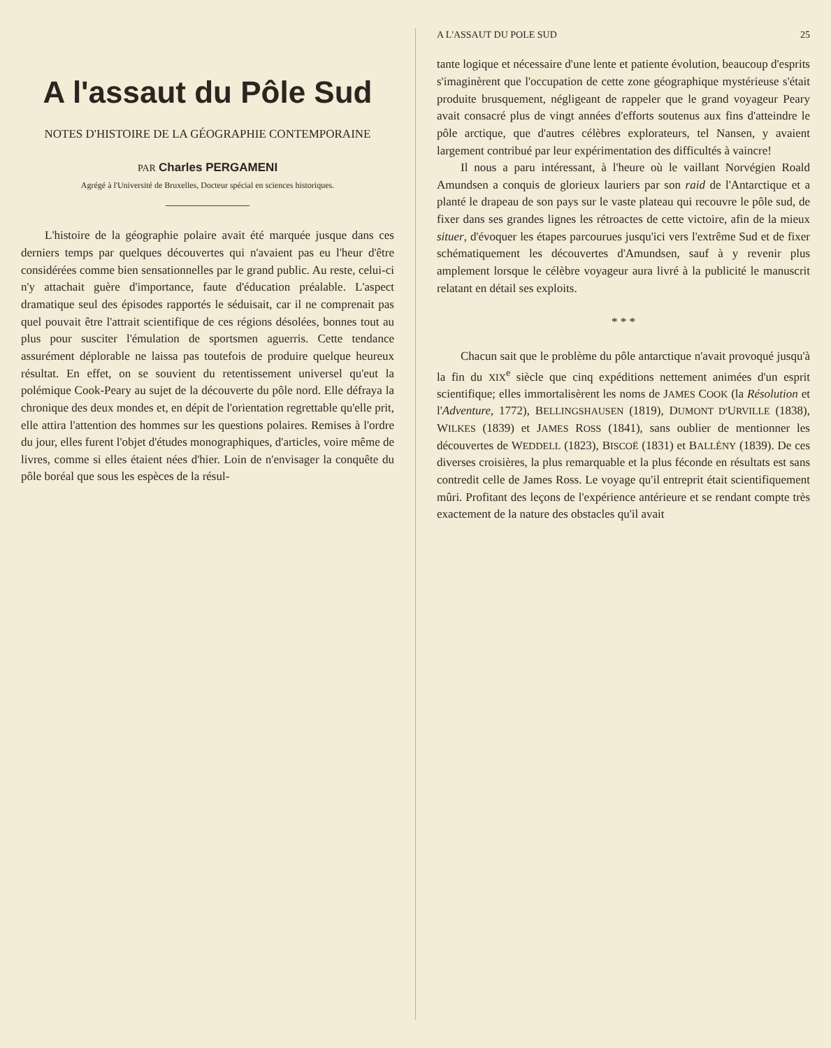A l'assaut du Pôle Sud
NOTES D'HISTOIRE DE LA GÉOGRAPHIE CONTEMPORAINE
PAR Charles PERGAMENI
Agrégé à l'Université de Bruxelles, Docteur spécial en sciences historiques.
L'histoire de la géographie polaire avait été marquée jusque dans ces derniers temps par quelques découvertes qui n'avaient pas eu l'heur d'être considérées comme bien sensationnelles par le grand public. Au reste, celui-ci n'y attachait guère d'importance, faute d'éducation préalable. L'aspect dramatique seul des épisodes rapportés le séduisait, car il ne comprenait pas quel pouvait être l'attrait scientifique de ces régions désolées, bonnes tout au plus pour susciter l'émulation de sportsmen aguerris. Cette tendance assurément déplorable ne laissa pas toutefois de produire quelque heureux résultat. En effet, on se souvient du retentissement universel qu'eut la polémique Cook-Peary au sujet de la découverte du pôle nord. Elle défraya la chronique des deux mondes et, en dépit de l'orientation regrettable qu'elle prit, elle attira l'attention des hommes sur les questions polaires. Remises à l'ordre du jour, elles furent l'objet d'études monographiques, d'articles, voire même de livres, comme si elles étaient nées d'hier. Loin de n'envisager la conquête du pôle boréal que sous les espèces de la résul-
A L'ASSAUT DU POLE SUD 25
tante logique et nécessaire d'une lente et patiente évolution, beaucoup d'esprits s'imaginèrent que l'occupation de cette zone géographique mystérieuse s'était produite brusquement, négligeant de rappeler que le grand voyageur Peary avait consacré plus de vingt années d'efforts soutenus aux fins d'atteindre le pôle arctique, que d'autres célèbres explorateurs, tel Nansen, y avaient largement contribué par leur expérimentation des difficultés à vaincre!
Il nous a paru intéressant, à l'heure où le vaillant Norvégien Roald Amundsen a conquis de glorieux lauriers par son raid de l'Antarctique et a planté le drapeau de son pays sur le vaste plateau qui recouvre le pôle sud, de fixer dans ses grandes lignes les rétroactes de cette victoire, afin de la mieux situer, d'évoquer les étapes parcourues jusqu'ici vers l'extrême Sud et de fixer schématiquement les découvertes d'Amundsen, sauf à y revenir plus amplement lorsque le célèbre voyageur aura livré à la publicité le manuscrit relatant en détail ses exploits.
* * *
Chacun sait que le problème du pôle antarctique n'avait provoqué jusqu'à la fin du XIX<sup>e</sup> siècle que cinq expéditions nettement animées d'un esprit scientifique; elles immortalisèrent les noms de JAMES COOK (la Résolution et l'Adventure, 1772), BELLINGSHAUSEN (1819), DUMONT D'URVILLE (1838), WILKES (1839) et JAMES ROSS (1841), sans oublier de mentionner les découvertes de WEDDELL (1823), BISCOË (1831) et BALLÉNY (1839). De ces diverses croisières, la plus remarquable et la plus féconde en résultats est sans contredit celle de James Ross. Le voyage qu'il entreprit était scientifiquement mûri. Profitant des leçons de l'expérience antérieure et se rendant compte très exactement de la nature des obstacles qu'il avait